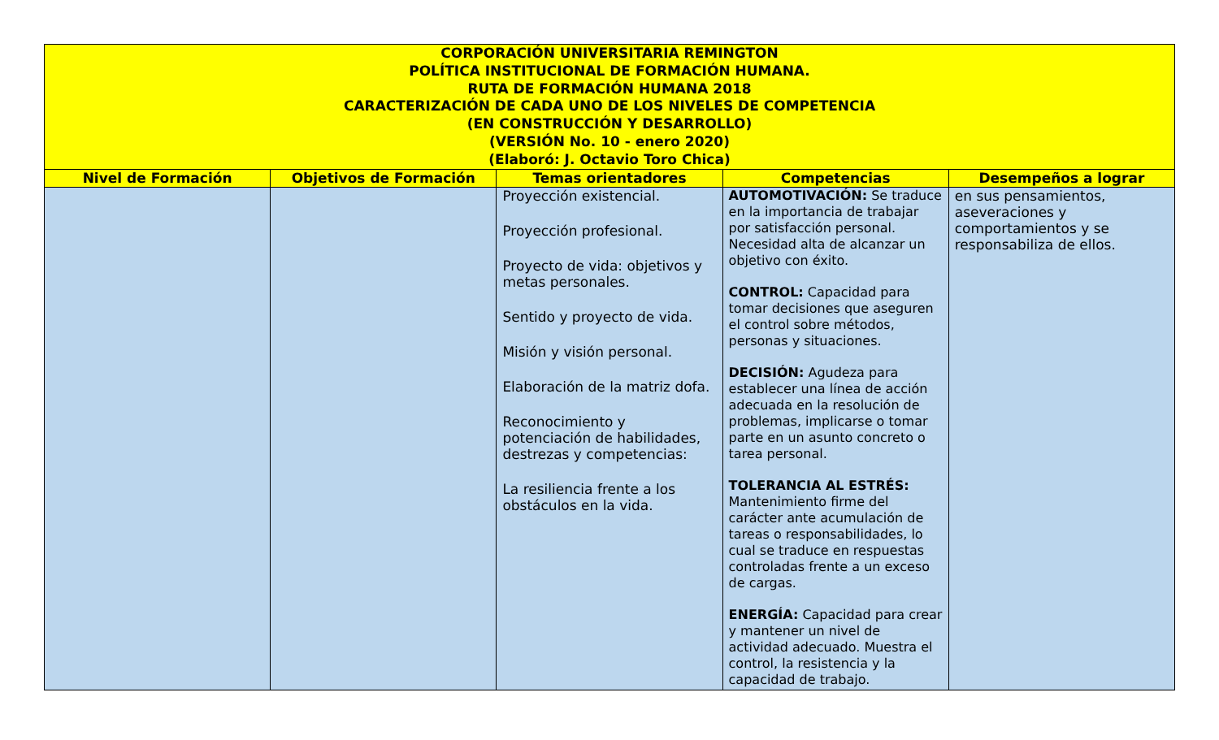| CORPORACIÓN UNIVERSITARIA REMINGTON POLÍTICA INSTITUCIONAL DE FORMACIÓN HUMANA. RUTA DE FORMACIÓN HUMANA 2018 CARACTERIZACIÓN DE CADA UNO DE LOS NIVELES DE COMPETENCIA (EN CONSTRUCCIÓN Y DESARROLLO) (VERSIÓN No. 10 - enero 2020) (Elaboró: J. Octavio Toro Chica) | | | | |
| --- | --- | --- | --- | --- |
| Nivel de Formación | Objetivos de Formación | Temas orientadores | Competencias | Desempeños a lograr |
| | | Proyección existencial. Proyección profesional. Proyecto de vida: objetivos y metas personales. Sentido y proyecto de vida. Misión y visión personal. Elaboración de la matriz dofa. Reconocimiento y potenciación de habilidades, destrezas y competencias: La resiliencia frente a los obstáculos en la vida. | AUTOMOTIVACIÓN: Se traduce en la importancia de trabajar por satisfacción personal. Necesidad alta de alcanzar un objetivo con éxito. CONTROL: Capacidad para tomar decisiones que aseguren el control sobre métodos, personas y situaciones. DECISIÓN: Agudeza para establecer una línea de acción adecuada en la resolución de problemas, implicarse o tomar parte en un asunto concreto o tarea personal. TOLERANCIA AL ESTRÉS: Mantenimiento firme del carácter ante acumulación de tareas o responsabilidades, lo cual se traduce en respuestas controladas frente a un exceso de cargas. ENERGÍA: Capacidad para crear y mantener un nivel de actividad adecuado. Muestra el control, la resistencia y la capacidad de trabajo. | en sus pensamientos, aseveraciones y comportamientos y se responsabiliza de ellos. |